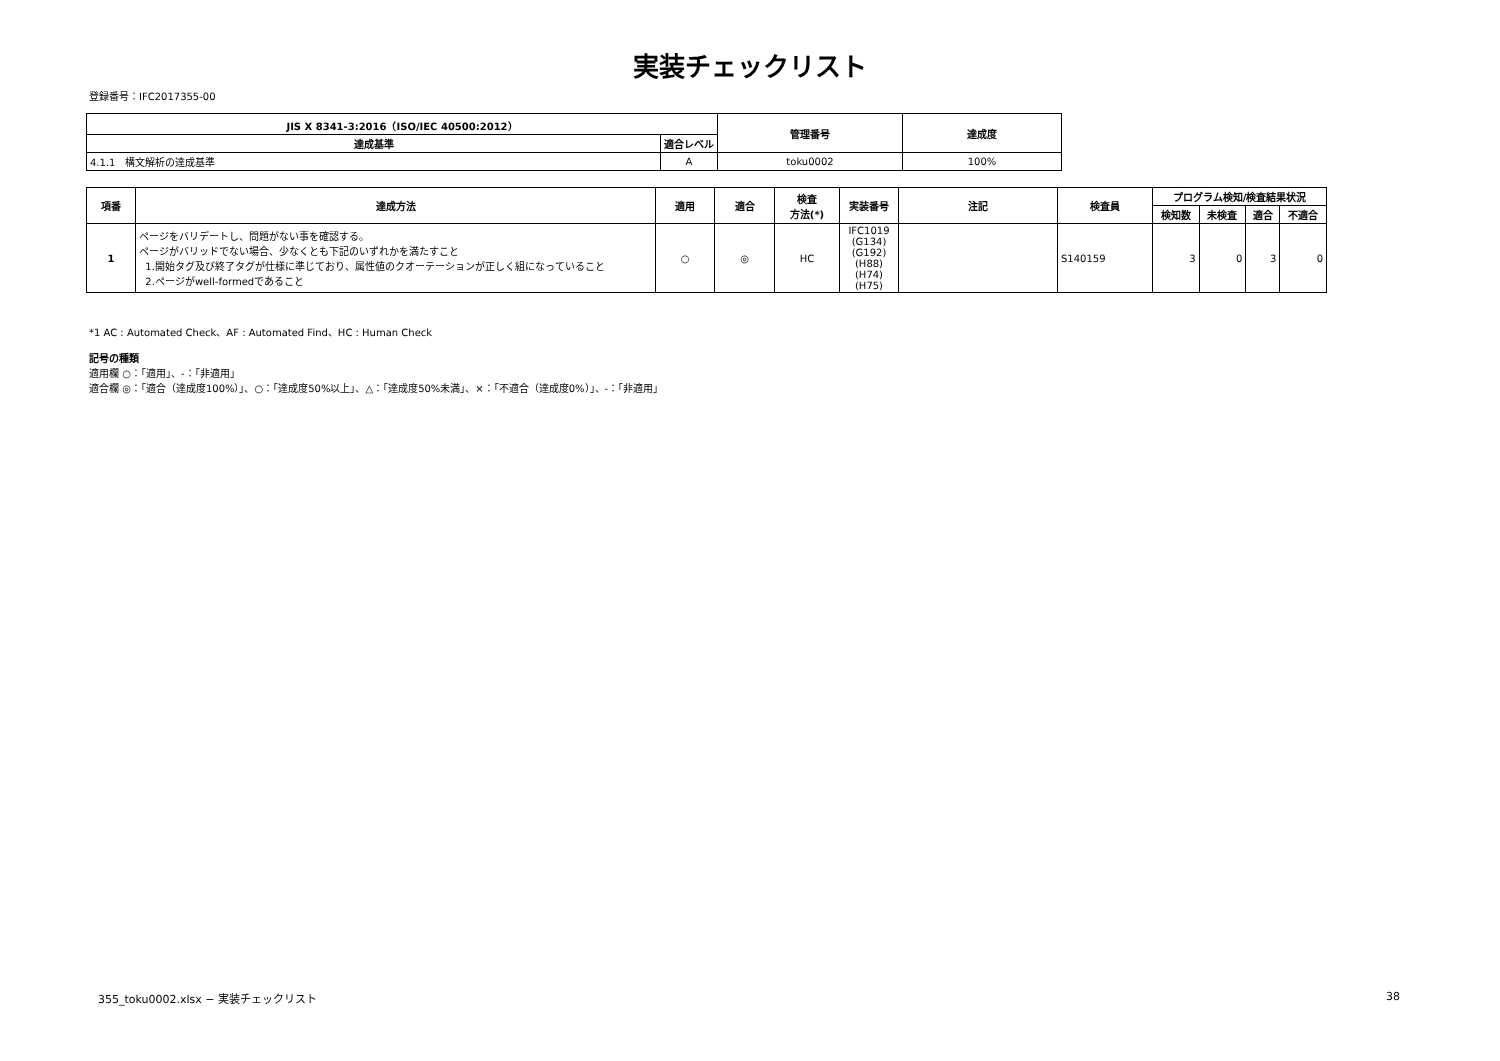実装チェックリスト
登録番号：IFC2017355-00
| JIS X 8341-3:2016（ISO/IEC 40500:2012） | | 管理番号 | 達成度 |
| --- | --- | --- | --- |
| 達成基準 | 適合レベル | | |
| 4.1.1 構文解析の達成基準 | A | toku0002 | 100% |
| 項番 | 達成方法 | 適用 | 適合 | 検査 方法(*) | 実装番号 | 注記 | 検査員 | プログラム検知/検査結果状況 | | | |
| --- | --- | --- | --- | --- | --- | --- | --- | --- | --- | --- | --- |
| | | | | | | | | 検知数 | 未検査 | 適合 | 不適合 |
| 1 | ページをバリデートし、問題がない事を確認する。 ページがバリッドでない場合、少なくとも下記のいずれかを満たすこと 1.開始タグ及び終了タグが仕様に準じており、属性値のクオーテーションが正しく組になっていること 2.ページがwell-formedであること | ○ | ◎ | HC | IFC1019 (G134) (G192) (H88) (H74) (H75) | | S140159 | 3 | 0 | 3 | 0 |
*1 AC : Automated Check、AF : Automated Find、HC : Human Check
記号の種類
適用欄 ○：「適用」、-：「非適用」
適合欄 ◎：「適合（達成度100%）」、○：「達成度50%以上」、△：「達成度50%未満」、×：「不適合（達成度0%）」、-：「非適用」
355_toku0002.xlsx − 実装チェックリスト 38